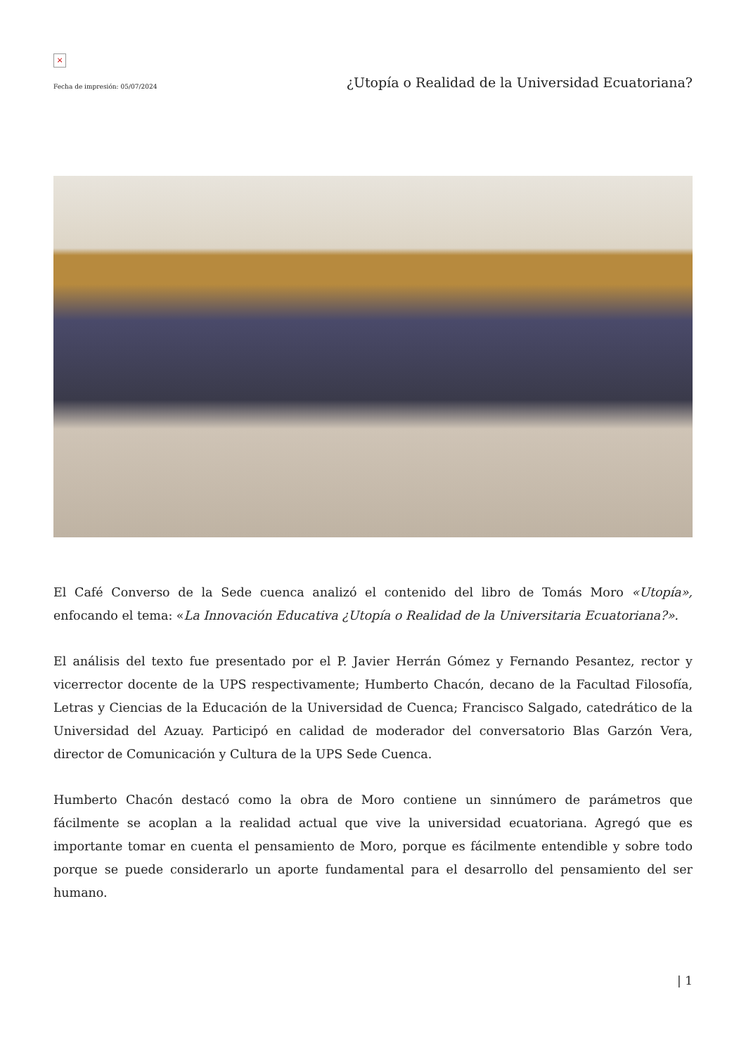×
Fecha de impresión: 05/07/2024 ¿Utopía o Realidad de la Universidad Ecuatoriana?
El Café Converso de la Sede cuenca analizó el contenido del libro de Tomás Moro «Utopía», enfocando el tema: «La Innovación Educativa ¿Utopía o Realidad de la Universitaria Ecuatoriana?».
El análisis del texto fue presentado por el P. Javier Herrán Gómez y Fernando Pesantez, rector y vicerrector docente de la UPS respectivamente; Humberto Chacón, decano de la Facultad Filosofía, Letras y Ciencias de la Educación de la Universidad de Cuenca; Francisco Salgado, catedrático de la Universidad del Azuay. Participó en calidad de moderador del conversatorio Blas Garzón Vera, director de Comunicación y Cultura de la UPS Sede Cuenca.
Humberto Chacón destacó como la obra de Moro contiene un sinnúmero de parámetros que fácilmente se acoplan a la realidad actual que vive la universidad ecuatoriana. Agregó que es importante tomar en cuenta el pensamiento de Moro, porque es fácilmente entendible y sobre todo porque se puede considerarlo un aporte fundamental para el desarrollo del pensamiento del ser humano.
| 1